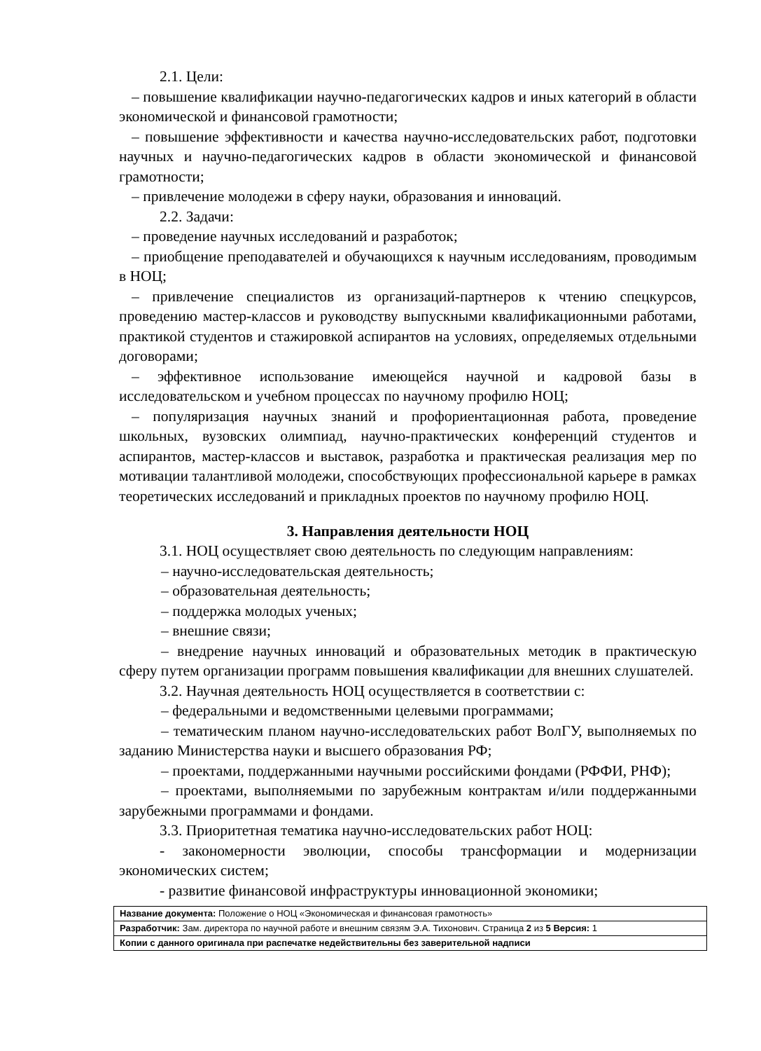2.1. Цели:
– повышение квалификации научно-педагогических кадров и иных категорий в области экономической и финансовой грамотности;
– повышение эффективности и качества научно-исследовательских работ, подготовки научных и научно-педагогических кадров в области экономической и финансовой грамотности;
– привлечение молодежи в сферу науки, образования и инноваций.
2.2. Задачи:
– проведение научных исследований и разработок;
– приобщение преподавателей и обучающихся к научным исследованиям, проводимым в НОЦ;
– привлечение специалистов из организаций-партнеров к чтению спецкурсов, проведению мастер-классов и руководству выпускными квалификационными работами, практикой студентов и стажировкой аспирантов на условиях, определяемых отдельными договорами;
– эффективное использование имеющейся научной и кадровой базы в исследовательском и учебном процессах по научному профилю НОЦ;
– популяризация научных знаний и профориентационная работа, проведение школьных, вузовских олимпиад, научно-практических конференций студентов и аспирантов, мастер-классов и выставок, разработка и практическая реализация мер по мотивации талантливой молодежи, способствующих профессиональной карьере в рамках теоретических исследований и прикладных проектов по научному профилю НОЦ.
3. Направления деятельности НОЦ
3.1. НОЦ осуществляет свою деятельность по следующим направлениям:
– научно-исследовательская деятельность;
– образовательная деятельность;
– поддержка молодых ученых;
– внешние связи;
– внедрение научных инноваций и образовательных методик в практическую сферу путем организации программ повышения квалификации для внешних слушателей.
3.2. Научная деятельность НОЦ осуществляется в соответствии с:
– федеральными и ведомственными целевыми программами;
– тематическим планом научно-исследовательских работ ВолГУ, выполняемых по заданию Министерства науки и высшего образования РФ;
– проектами, поддержанными научными российскими фондами (РФФИ, РНФ);
– проектами, выполняемыми по зарубежным контрактам и/или поддержанными зарубежными программами и фондами.
3.3. Приоритетная тематика научно-исследовательских работ НОЦ:
- закономерности эволюции, способы трансформации и модернизации экономических систем;
- развитие финансовой инфраструктуры инновационной экономики;
| Название документа: Положение о НОЦ «Экономическая и финансовая грамотность» |
| Разработчик: Зам. директора по научной работе и внешним связям Э.А. Тихонович. Страница 2 из 5 Версия: 1 |
| Копии с данного оригинала при распечатке недействительны без заверительной надписи |